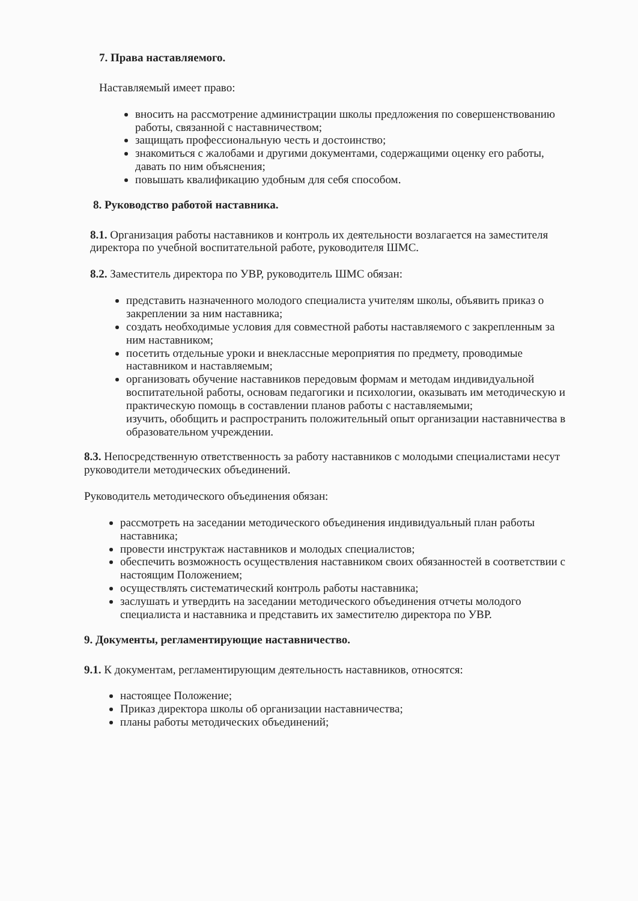7. Права наставляемого.
Наставляемый имеет право:
вносить на рассмотрение администрации школы предложения по совершенствованию работы, связанной с наставничеством;
защищать профессиональную честь и достоинство;
знакомиться с жалобами и другими документами, содержащими оценку его работы, давать по ним объяснения;
повышать квалификацию удобным для себя способом.
8. Руководство работой наставника.
8.1. Организация работы наставников и контроль их деятельности возлагается на заместителя директора по учебной воспитательной работе, руководителя ШМС.
8.2. Заместитель директора по УВР, руководитель ШМС обязан:
представить назначенного молодого специалиста учителям школы, объявить приказ о закреплении за ним наставника;
создать необходимые условия для совместной работы наставляемого с закрепленным за ним наставником;
посетить отдельные уроки и внеклассные мероприятия по предмету, проводимые наставником и наставляемым;
организовать обучение наставников передовым формам и методам индивидуальной воспитательной работы, основам педагогики и психологии, оказывать им методическую и практическую помощь в составлении планов работы с наставляемыми;
изучить, обобщить и распространить положительный опыт организации наставничества в образовательном учреждении.
8.3. Непосредственную ответственность за работу наставников с молодыми специалистами несут руководители методических объединений.
Руководитель методического объединения обязан:
рассмотреть на заседании методического объединения индивидуальный план работы наставника;
провести инструктаж наставников и молодых специалистов;
обеспечить возможность осуществления наставником своих обязанностей в соответствии с настоящим Положением;
осуществлять систематический контроль работы наставника;
заслушать и утвердить на заседании методического объединения отчеты молодого специалиста и наставника и представить их заместителю директора по УВР.
9. Документы, регламентирующие наставничество.
9.1. К документам, регламентирующим деятельность наставников, относятся:
настоящее Положение;
Приказ директора школы об организации наставничества;
планы работы методических объединений;